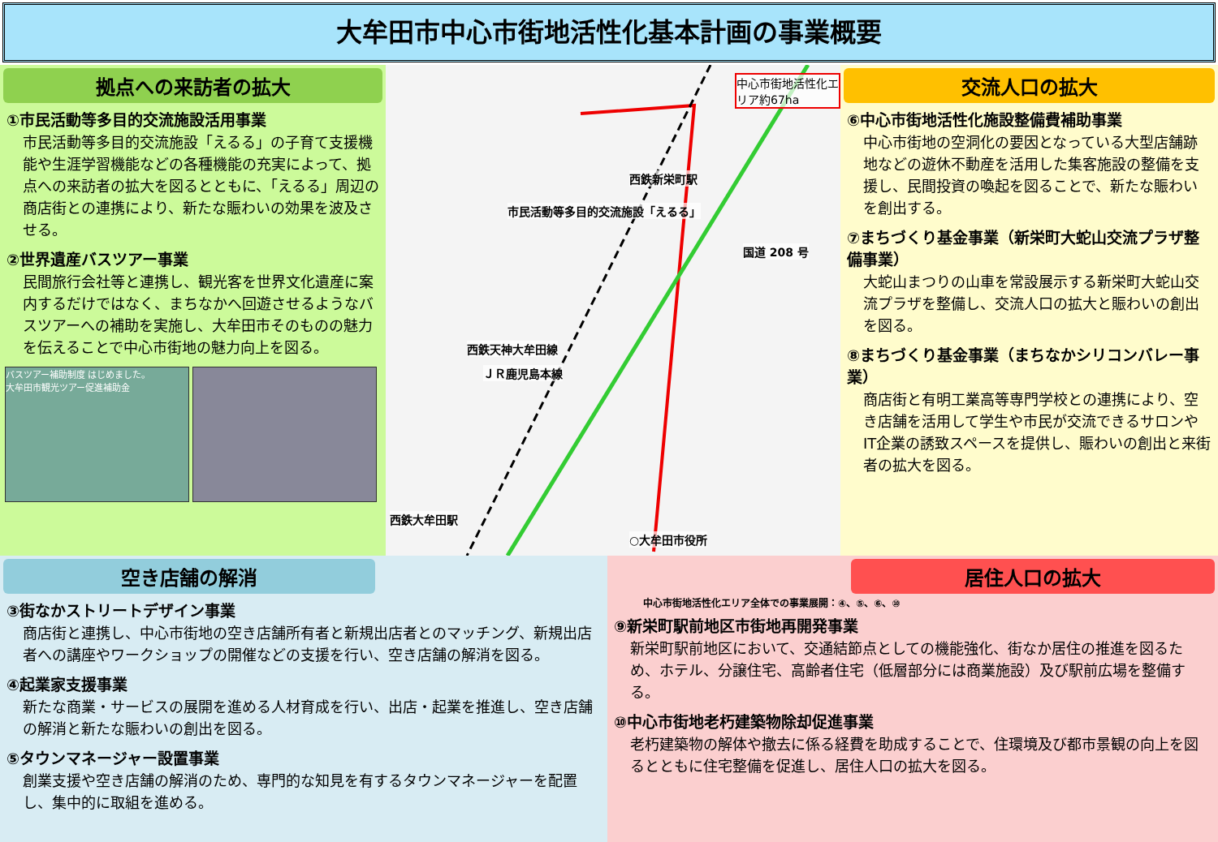大牟田市中心市街地活性化基本計画の事業概要
拠点への来訪者の拡大
①市民活動等多目的交流施設活用事業
市民活動等多目的交流施設「えるる」の子育て支援機能や生涯学習機能などの各種機能の充実によって、拠点への来訪者の拡大を図るとともに、「えるる」周辺の商店街との連携により、新たな賑わいの効果を波及させる。
②世界遺産バスツアー事業
民間旅行会社等と連携し、観光客を世界文化遺産に案内するだけではなく、まちなかへ回遊させるようなバスツアーへの補助を実施し、大牟田市そのものの魅力を伝えることで中心市街地の魅力向上を図る。
バスツアー補助制度 はじめました。
大牟田市観光ツアー促進補助金
中心市街地活性化エリア約67ha
西鉄新栄町駅
市民活動等多目的交流施設「えるる」
国道 208 号
西鉄天神大牟田線
ＪＲ鹿児島本線
西鉄大牟田駅
○大牟田市役所
交流人口の拡大
⑥中心市街地活性化施設整備費補助事業
中心市街地の空洞化の要因となっている大型店舗跡地などの遊休不動産を活用した集客施設の整備を支援し、民間投資の喚起を図ることで、新たな賑わいを創出する。
⑦まちづくり基金事業（新栄町大蛇山交流プラザ整備事業）
大蛇山まつりの山車を常設展示する新栄町大蛇山交流プラザを整備し、交流人口の拡大と賑わいの創出を図る。
⑧まちづくり基金事業（まちなかシリコンバレー事業）
商店街と有明工業高等専門学校との連携により、空き店舗を活用して学生や市民が交流できるサロンやIT企業の誘致スペースを提供し、賑わいの創出と来街者の拡大を図る。
空き店舗の解消
③街なかストリートデザイン事業
商店街と連携し、中心市街地の空き店舗所有者と新規出店者とのマッチング、新規出店者への講座やワークショップの開催などの支援を行い、空き店舗の解消を図る。
④起業家支援事業
新たな商業・サービスの展開を進める人材育成を行い、出店・起業を推進し、空き店舗の解消と新たな賑わいの創出を図る。
⑤タウンマネージャー設置事業
創業支援や空き店舗の解消のため、専門的な知見を有するタウンマネージャーを配置し、集中的に取組を進める。
居住人口の拡大
中心市街地活性化エリア全体での事業展開：④、⑤、⑥、⑩
⑨新栄町駅前地区市街地再開発事業
新栄町駅前地区において、交通結節点としての機能強化、街なか居住の推進を図るため、ホテル、分譲住宅、高齢者住宅（低層部分には商業施設）及び駅前広場を整備する。
⑩中心市街地老朽建築物除却促進事業
老朽建築物の解体や撤去に係る経費を助成することで、住環境及び都市景観の向上を図るとともに住宅整備を促進し、居住人口の拡大を図る。